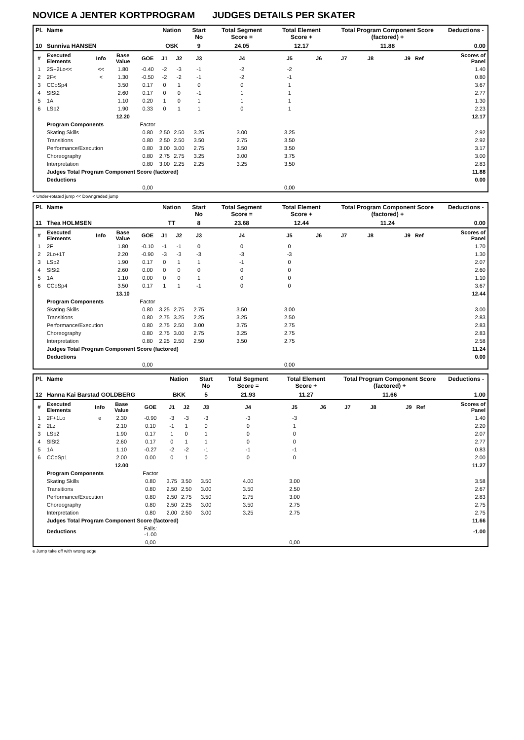NOVICE A JENTER KORTPROGRAM JUDGES DETAILS PER SKATER
| Pl. | Name | | | | Nation | | Start No | Total Segment Score = | Total Element Score + | | Total Program Component Score (factored) + | | | Deductions - |
| --- | --- | --- | --- | --- | --- | --- | --- | --- | --- | --- | --- | --- | --- | --- |
| 10 | Sunniva HANSEN | | | | OSK | | 9 | 24.05 | 12.17 | | 11.88 | | | 0.00 |
| # | Executed Elements | Info | Base Value | GOE | J1 | J2 | J3 | J4 | J5 | J6 | J7 | J8 | J9 Ref | Scores of Panel |
| 1 | 2S+2Lo<< | << | 1.80 | -0.40 | -2 | -3 | -1 | -2 | -2 | | | | | 1.40 |
| 2 | 2F< | < | 1.30 | -0.50 | -2 | -2 | -1 | -2 | -1 | | | | | 0.80 |
| 3 | CCoSp4 | | 3.50 | 0.17 | 0 | 1 | 0 | 0 | 1 | | | | | 3.67 |
| 4 | SlSt2 | | 2.60 | 0.17 | 0 | 0 | -1 | 1 | 1 | | | | | 2.77 |
| 5 | 1A | | 1.10 | 0.20 | 1 | 0 | 1 | 1 | 1 | | | | | 1.30 |
| 6 | LSp2 | | 1.90 | 0.33 | 0 | 1 | 1 | 0 | 1 | | | | | 2.23 |
| | | | 12.20 | | | | | | | | | | | 12.17 |
| | Program Components | | | Factor | | | | | | | | | | |
| | Skating Skills | | | 0.80 | 2.50 | 2.50 | 3.25 | 3.00 | 3.25 | | | | | 2.92 |
| | Transitions | | | 0.80 | 2.50 | 2.50 | 3.50 | 2.75 | 3.50 | | | | | 2.92 |
| | Performance/Execution | | | 0.80 | 3.00 | 3.00 | 2.75 | 3.50 | 3.50 | | | | | 3.17 |
| | Choreography | | | 0.80 | 2.75 | 2.75 | 3.25 | 3.00 | 3.75 | | | | | 3.00 |
| | Interpretation | | | 0.80 | 3.00 | 2.25 | 2.25 | 3.25 | 3.50 | | | | | 2.83 |
| | Judges Total Program Component Score (factored) | | | | | | | | | | | | | 11.88 |
| | Deductions | | | | | | | | | | | | | 0.00 |
| | | | | 0,00 | | | | | 0,00 | | | | | |
< Under-rotated jump << Downgraded jump
| Pl. | Name | | | | Nation | | Start No | Total Segment Score = | Total Element Score + | | Total Program Component Score (factored) + | | | Deductions - |
| --- | --- | --- | --- | --- | --- | --- | --- | --- | --- | --- | --- | --- | --- | --- |
| 11 | Thea HOLMSEN | | | | TT | | 8 | 23.68 | 12.44 | | 11.24 | | | 0.00 |
| # | Executed Elements | Info | Base Value | GOE | J1 | J2 | J3 | J4 | J5 | J6 | J7 | J8 | J9 Ref | Scores of Panel |
| 1 | 2F | | 1.80 | -0.10 | -1 | -1 | 0 | 0 | 0 | | | | | 1.70 |
| 2 | 2Lo+1T | | 2.20 | -0.90 | -3 | -3 | -3 | -3 | -3 | | | | | 1.30 |
| 3 | LSp2 | | 1.90 | 0.17 | 0 | 1 | 1 | -1 | 0 | | | | | 2.07 |
| 4 | SlSt2 | | 2.60 | 0.00 | 0 | 0 | 0 | 0 | 0 | | | | | 2.60 |
| 5 | 1A | | 1.10 | 0.00 | 0 | 0 | 1 | 0 | 0 | | | | | 1.10 |
| 6 | CCoSp4 | | 3.50 | 0.17 | 1 | 1 | -1 | 0 | 0 | | | | | 3.67 |
| | | | 13.10 | | | | | | | | | | | 12.44 |
| | Program Components | | | Factor | | | | | | | | | | |
| | Skating Skills | | | 0.80 | 3.25 | 2.75 | 2.75 | 3.50 | 3.00 | | | | | 3.00 |
| | Transitions | | | 0.80 | 2.75 | 3.25 | 2.25 | 3.25 | 2.50 | | | | | 2.83 |
| | Performance/Execution | | | 0.80 | 2.75 | 2.50 | 3.00 | 3.75 | 2.75 | | | | | 2.83 |
| | Choreography | | | 0.80 | 2.75 | 3.00 | 2.75 | 3.25 | 2.75 | | | | | 2.83 |
| | Interpretation | | | 0.80 | 2.25 | 2.50 | 2.50 | 3.50 | 2.75 | | | | | 2.58 |
| | Judges Total Program Component Score (factored) | | | | | | | | | | | | | 11.24 |
| | Deductions | | | | | | | | | | | | | 0.00 |
| | | | | 0,00 | | | | | 0,00 | | | | | |
| Pl. | Name | | | | Nation | | Start No | Total Segment Score = | Total Element Score + | | Total Program Component Score (factored) + | | | Deductions - |
| --- | --- | --- | --- | --- | --- | --- | --- | --- | --- | --- | --- | --- | --- | --- |
| 12 | Hanna Kai Barstad GOLDBERG | | | | BKK | | 5 | 21.93 | 11.27 | | 11.66 | | | 1.00 |
| # | Executed Elements | Info | Base Value | GOE | J1 | J2 | J3 | J4 | J5 | J6 | J7 | J8 | J9 Ref | Scores of Panel |
| 1 | 2F+1Lo | e | 2.30 | -0.90 | -3 | -3 | -3 | -3 | -3 | | | | | 1.40 |
| 2 | 2Lz | | 2.10 | 0.10 | -1 | 1 | 0 | 0 | 1 | | | | | 2.20 |
| 3 | LSp2 | | 1.90 | 0.17 | 1 | 0 | 1 | 0 | 0 | | | | | 2.07 |
| 4 | SlSt2 | | 2.60 | 0.17 | 0 | 1 | 1 | 0 | 0 | | | | | 2.77 |
| 5 | 1A | | 1.10 | -0.27 | -2 | -2 | -1 | -1 | -1 | | | | | 0.83 |
| 6 | CCoSp1 | | 2.00 | 0.00 | 0 | 1 | 0 | 0 | 0 | | | | | 2.00 |
| | | | 12.00 | | | | | | | | | | | 11.27 |
| | Program Components | | | Factor | | | | | | | | | | |
| | Skating Skills | | | 0.80 | 3.75 | 3.50 | 3.50 | 4.00 | 3.00 | | | | | 3.58 |
| | Transitions | | | 0.80 | 2.50 | 2.50 | 3.00 | 3.50 | 2.50 | | | | | 2.67 |
| | Performance/Execution | | | 0.80 | 2.50 | 2.75 | 3.50 | 2.75 | 3.00 | | | | | 2.83 |
| | Choreography | | | 0.80 | 2.50 | 2.25 | 3.00 | 3.50 | 2.75 | | | | | 2.75 |
| | Interpretation | | | 0.80 | 2.00 | 2.50 | 3.00 | 3.25 | 2.75 | | | | | 2.75 |
| | Judges Total Program Component Score (factored) | | | | | | | | | | | | | 11.66 |
| | Deductions | | | Falls: -1.00 | | | | | | | | | | -1.00 |
| | | | | 0,00 | | | | | 0,00 | | | | | |
e Jump take off with wrong edge